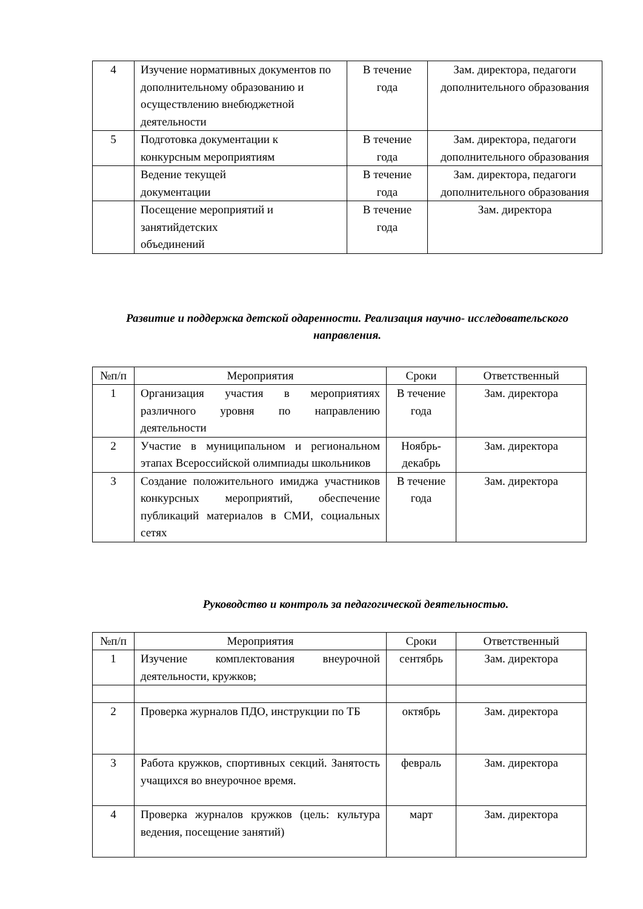| 4 | Изучение нормативных документов по дополнительному образованию и осуществлению внебюджетной деятельности | В течение года | Зам. директора, педагоги дополнительного образования |
| 5 | Подготовка документации к конкурсным мероприятиям | В течение года | Зам. директора, педагоги дополнительного образования |
| | Ведение текущей документации | В течение года | Зам. директора, педагоги дополнительного образования |
| | Посещение мероприятий и занятийдетских объединений | В течение года | Зам. директора |
Развитие и поддержка детской одаренности. Реализация научно- исследовательского направления.
| №п/п | Мероприятия | Сроки | Ответственный |
| --- | --- | --- | --- |
| 1 | Организация участия в мероприятиях различного уровня по направлению деятельности | В течение года | Зам. директора |
| 2 | Участие в муниципальном и региональном этапах Всероссийской олимпиады школьников | Ноябрь-декабрь | Зам. директора |
| 3 | Создание положительного имиджа участников конкурсных мероприятий, обеспечение публикаций материалов в СМИ, социальных сетях | В течение года | Зам. директора |
Руководство и контроль за педагогической деятельностью.
| №п/п | Мероприятия | Сроки | Ответственный |
| --- | --- | --- | --- |
| 1 | Изучение комплектования внеурочной деятельности, кружков; | сентябрь | Зам. директора |
| 2 | Проверка журналов ПДО, инструкции по ТБ | октябрь | Зам. директора |
| 3 | Работа кружков, спортивных секций. Занятость учащихся во внеурочное время. | февраль | Зам. директора |
| 4 | Проверка журналов кружков (цель: культура ведения, посещение занятий) | март | Зам. директора |